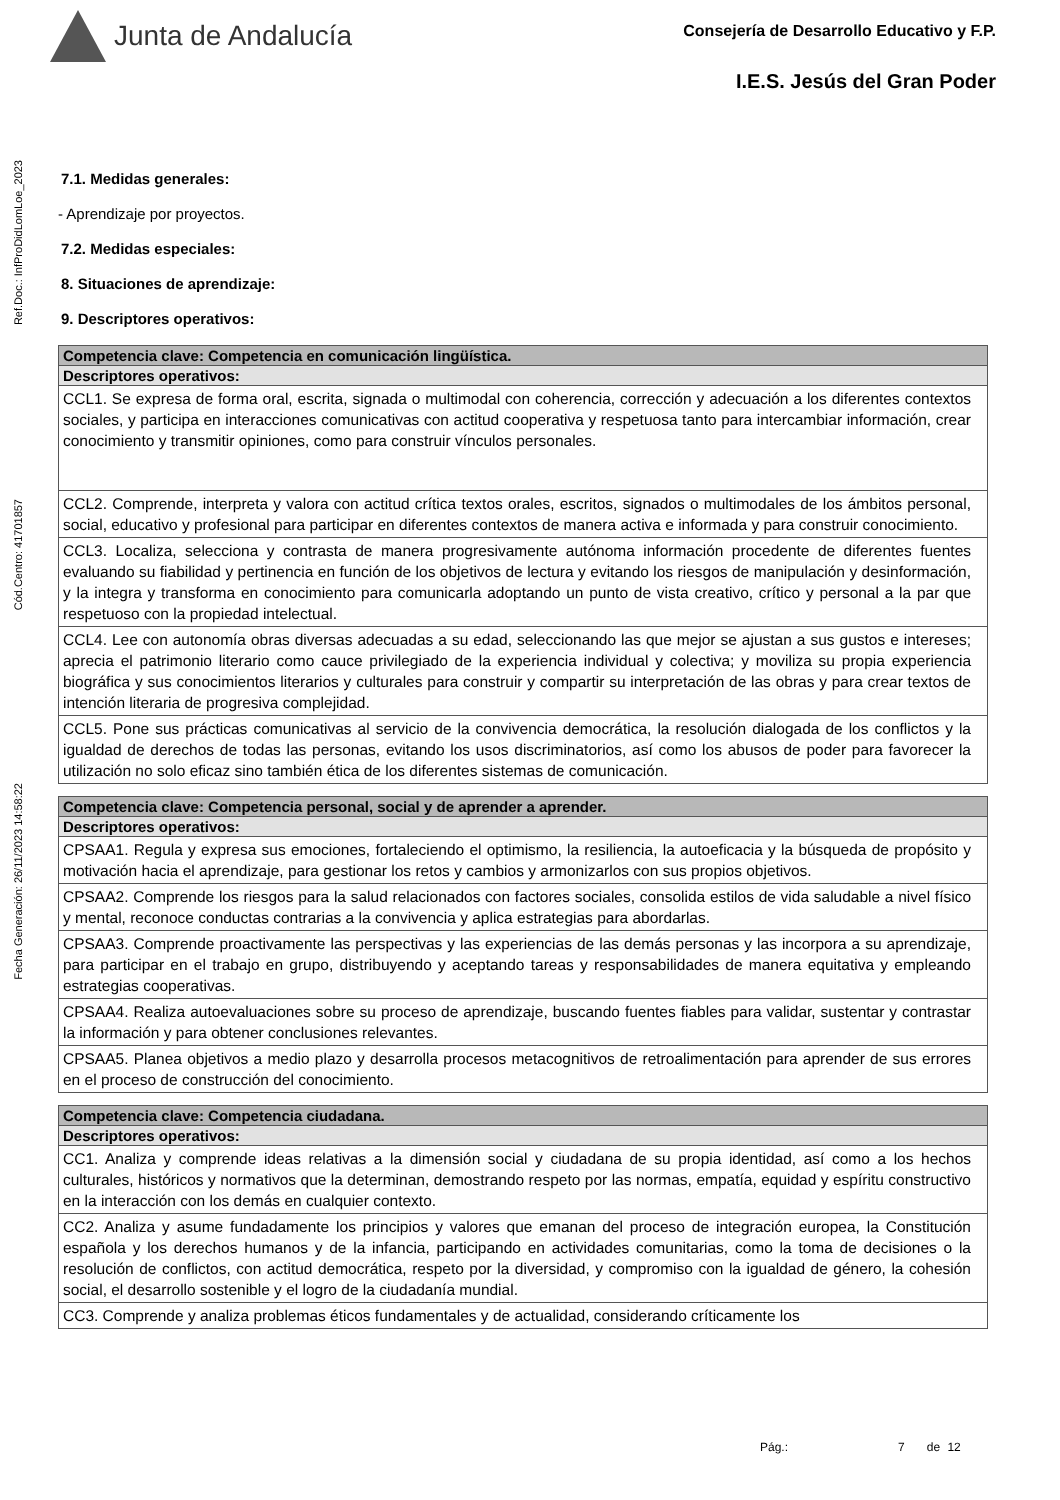Junta de Andalucía
Consejería de Desarrollo Educativo y F.P.
I.E.S. Jesús del Gran Poder
Ref.Doc.: InfProDidLomLoe_2023
Cód.Centro: 41701857
Fecha Generación: 26/11/2023 14:58:22
7.1. Medidas generales:
- Aprendizaje por proyectos.
7.2. Medidas especiales:
8. Situaciones de aprendizaje:
9. Descriptores operativos:
| Competencia clave: Competencia en comunicación lingüística. |
| --- |
| Descriptores operativos: |
| CCL1. Se expresa de forma oral, escrita, signada o multimodal con coherencia, corrección y adecuación a los diferentes contextos sociales, y participa en interacciones comunicativas con actitud cooperativa y respetuosa tanto para intercambiar información, crear conocimiento y transmitir opiniones, como para construir vínculos personales. |
| CCL2. Comprende, interpreta y valora con actitud crítica textos orales, escritos, signados o multimodales de los ámbitos personal, social, educativo y profesional para participar en diferentes contextos de manera activa e informada y para construir conocimiento. |
| CCL3. Localiza, selecciona y contrasta de manera progresivamente autónoma información procedente de diferentes fuentes evaluando su fiabilidad y pertinencia en función de los objetivos de lectura y evitando los riesgos de manipulación y desinformación, y la integra y transforma en conocimiento para comunicarla adoptando un punto de vista creativo, crítico y personal a la par que respetuoso con la propiedad intelectual. |
| CCL4. Lee con autonomía obras diversas adecuadas a su edad, seleccionando las que mejor se ajustan a sus gustos e intereses; aprecia el patrimonio literario como cauce privilegiado de la experiencia individual y colectiva; y moviliza su propia experiencia biográfica y sus conocimientos literarios y culturales para construir y compartir su interpretación de las obras y para crear textos de intención literaria de progresiva complejidad. |
| CCL5. Pone sus prácticas comunicativas al servicio de la convivencia democrática, la resolución dialogada de los conflictos y la igualdad de derechos de todas las personas, evitando los usos discriminatorios, así como los abusos de poder para favorecer la utilización no solo eficaz sino también ética de los diferentes sistemas de comunicación. |
| Competencia clave: Competencia personal, social y de aprender a aprender. |
| --- |
| Descriptores operativos: |
| CPSAA1. Regula y expresa sus emociones, fortaleciendo el optimismo, la resiliencia, la autoeficacia y la búsqueda de propósito y motivación hacia el aprendizaje, para gestionar los retos y cambios y armonizarlos con sus propios objetivos. |
| CPSAA2. Comprende los riesgos para la salud relacionados con factores sociales, consolida estilos de vida saludable a nivel físico y mental, reconoce conductas contrarias a la convivencia y aplica estrategias para abordarlas. |
| CPSAA3. Comprende proactivamente las perspectivas y las experiencias de las demás personas y las incorpora a su aprendizaje, para participar en el trabajo en grupo, distribuyendo y aceptando tareas y responsabilidades de manera equitativa y empleando estrategias cooperativas. |
| CPSAA4. Realiza autoevaluaciones sobre su proceso de aprendizaje, buscando fuentes fiables para validar, sustentar y contrastar la información y para obtener conclusiones relevantes. |
| CPSAA5. Planea objetivos a medio plazo y desarrolla procesos metacognitivos de retroalimentación para aprender de sus errores en el proceso de construcción del conocimiento. |
| Competencia clave: Competencia ciudadana. |
| --- |
| Descriptores operativos: |
| CC1. Analiza y comprende ideas relativas a la dimensión social y ciudadana de su propia identidad, así como a los hechos culturales, históricos y normativos que la determinan, demostrando respeto por las normas, empatía, equidad y espíritu constructivo en la interacción con los demás en cualquier contexto. |
| CC2. Analiza y asume fundadamente los principios y valores que emanan del proceso de integración europea, la Constitución española y los derechos humanos y de la infancia, participando en actividades comunitarias, como la toma de decisiones o la resolución de conflictos, con actitud democrática, respeto por la diversidad, y compromiso con la igualdad de género, la cohesión social, el desarrollo sostenible y el logro de la ciudadanía mundial. |
| CC3. Comprende y analiza problemas éticos fundamentales y de actualidad, considerando críticamente los |
Pág.: 7 de 12